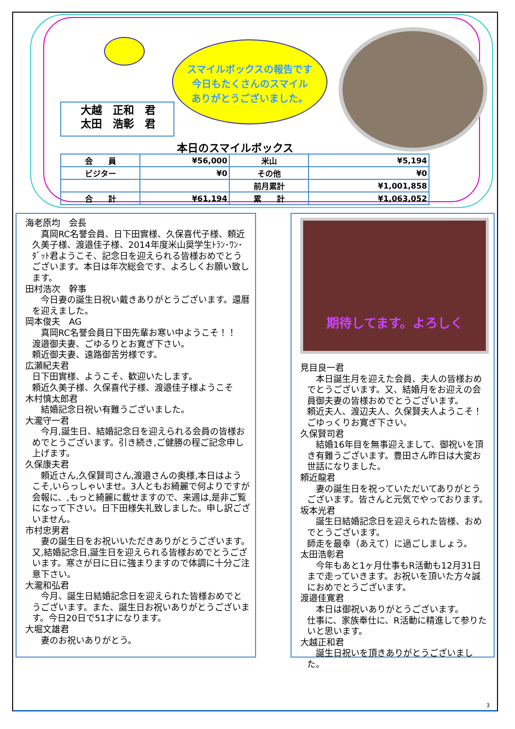スマイルボックスの報告です
今日もたくさんのスマイル
ありがとうございました。
大越　正和　君
太田　浩彰　君
本日のスマイルボックス
| 会 員 | ¥56,000 | 米山 | ¥5,194 |
| ビジター | ¥0 | その他 | ¥0 |
| | | 前月累計 | ¥1,001,858 |
| 合 計 | ¥61,194 | 累 計 | ¥1,063,052 |
海老原均　会長
　真岡RC名誉会員、日下田實様、久保喜代子様、頼近久美子様、渡邉佳子様、2014年度米山奨学生ﾄﾗﾝ･ﾜﾝ･ﾀﾞｯﾄ君ようこそ、記念日を迎えられる皆様おめでとうございます。本日は年次総会です、よろしくお願い致します。
田村浩次　幹事
　今日妻の誕生日祝い戴きありがとうございます。還暦を迎えました。
岡本俊夫　AG
　真岡RC名誉会員日下田先輩お寒い中ようこそ！！
渡邉御夫妻、ごゆるりとお寛ぎ下さい。
頼近御夫妻、遠路御苦労様です。
広瀬紀夫君
日下田實様、ようこそ、歓迎いたします。
頼近久美子様、久保喜代子様、渡邉佳子様ようこそ
木村慎太郎君
　結婚記念日祝い有難うございました。
大瀧守一君
　今月,誕生日、結婚記念日を迎えられる会員の皆様おめでとうございます。引き続き,ご健勝の程ご記念申し上げます。
久保康夫君
　頼近さん,久保賢司さん,渡邉さんの奥様,本日はようこそ,いらっしゃいませ。3人ともお綺麗で何よりですが会報に、,もっと綺麗に載せますので、来週は,是非ご覧になって下さい。日下田様失礼致しました。申し訳ございません。
市村忠男君
　妻の誕生日をお祝いいただきありがとうございます。又,結婚記念日,誕生日を迎えられる皆様おめでとうございます。寒さが日に日に強まりますので体調に十分ご注意下さい。
大瀧和弘君
　今月、誕生日結婚記念日を迎えられた皆様おめでとうございます。また、誕生日お祝いありがとうございます。今日20日で51才になります。
大堀文雄君
　妻のお祝いありがとう。
期待してます。よろしく
見目良一君
　本日誕生月を迎えた会員、夫人の皆様おめでとうございます。又、結婚月をお迎えの会員御夫妻の皆様おめでとうございます。
頼近夫人、渡辺夫人、久保賢夫人ようこそ！ごゆっくりお寛ぎ下さい。
久保賢司君
　結婚16年目を無事迎えまして、御祝いを頂き有難うございます。豊田さん昨日は大変お世話になりました。
頼近龍君
　妻の誕生日を祝っていただいてありがとうございます。皆さんと元気でやっております。
坂本光君
　誕生日結婚記念日を迎えられた皆様、おめでとうございます。
師走を最幸（あえて）に過ごしましょう。
太田浩彰君
　今年もあと1ヶ月仕事もR活動も12月31日まで走っていきます。お祝いを頂いた方々誠におめでとうございます。
渡邉佳寛君
　本日は御祝いありがとうございます。
仕事に、家族奉仕に、R活動に精進して参りたいと思います。
大越正和君
　誕生日祝いを頂きありがとうございました。
3